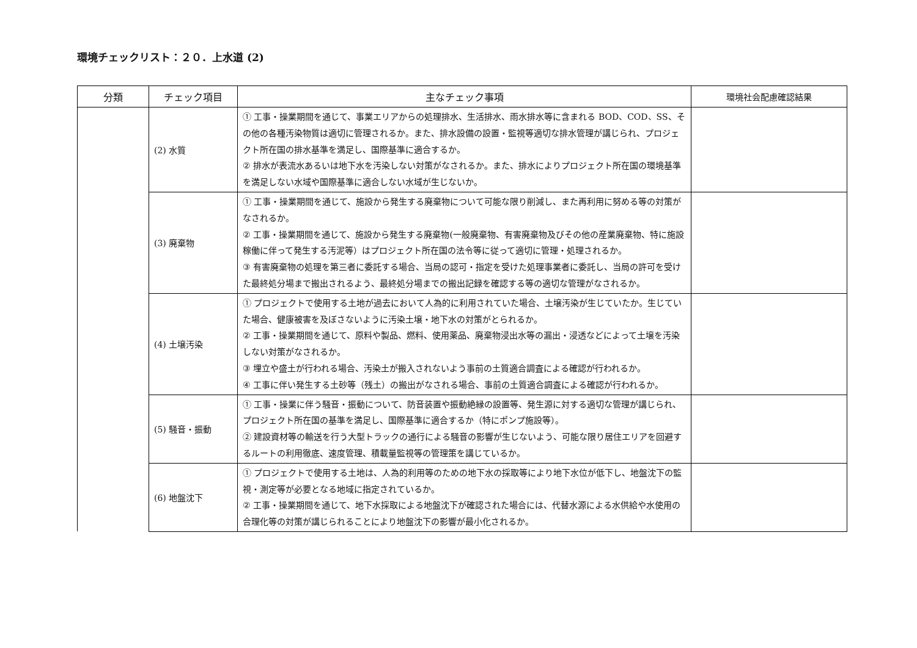環境チェックリスト：２０．上水道 (2)
| 分類 | チェック項目 | 主なチェック事項 | 環境社会配慮確認結果 |
| --- | --- | --- | --- |
| | (2) 水質 | ① 工事・操業期間を通じて、事業エリアからの処理排水、生活排水、雨水排水等に含まれる BOD、COD、SS、その他の各種汚染物質は適切に管理されるか。また、排水設備の設置・監視等適切な排水管理が講じられ、プロジェクト所在国の排水基準を満足し、国際基準に適合するか。 ② 排水が表流水あるいは地下水を汚染しない対策がなされるか。また、排水によりプロジェクト所在国の環境基準を満足しない水域や国際基準に適合しない水域が生じないか。 | |
| | (3) 廃棄物 | ① 工事・操業期間を通じて、施設から発生する廃棄物について可能な限り削減し、また再利用に努める等の対策がなされるか。 ② 工事・操業期間を通じて、施設から発生する廃棄物(一般廃棄物、有害廃棄物及びその他の産業廃棄物、特に施設稼働に伴って発生する汚泥等）はプロジェクト所在国の法令等に従って適切に管理・処理されるか。 ③ 有害廃棄物の処理を第三者に委託する場合、当局の認可・指定を受けた処理事業者に委託し、当局の許可を受けた最終処分場まで搬出されるよう、最終処分場までの搬出記録を確認する等の適切な管理がなされるか。 | |
| | (4) 土壌汚染 | ① プロジェクトで使用する土地が過去において人為的に利用されていた場合、土壌汚染が生じていたか。生じていた場合、健康被害を及ぼさないように汚染土壌・地下水の対策がとられるか。 ② 工事・操業期間を通じて、原料や製品、燃料、使用薬品、廃棄物浸出水等の漏出・浸透などによって土壌を汚染しない対策がなされるか。 ③ 埋立や盛土が行われる場合、汚染土が搬入されないよう事前の土質適合調査による確認が行われるか。 ④ 工事に伴い発生する土砂等（残土）の搬出がなされる場合、事前の土質適合調査による確認が行われるか。 | |
| | (5) 騒音・振動 | ① 工事・操業に伴う騒音・振動について、防音装置や振動絶縁の設置等、発生源に対する適切な管理が講じられ、プロジェクト所在国の基準を満足し、国際基準に適合するか（特にポンプ施設等）。 ② 建設資材等の輸送を行う大型トラックの通行による騒音の影響が生じないよう、可能な限り居住エリアを回避するルートの利用徹底、速度管理、積載量監視等の管理策を講じているか。 | |
| | (6) 地盤沈下 | ① プロジェクトで使用する土地は、人為的利用等のための地下水の採取等により地下水位が低下し、地盤沈下の監視・測定等が必要となる地域に指定されているか。 ② 工事・操業期間を通じて、地下水採取による地盤沈下が確認された場合には、代替水源による水供給や水使用の合理化等の対策が講じられることにより地盤沈下の影響が最小化されるか。 | |